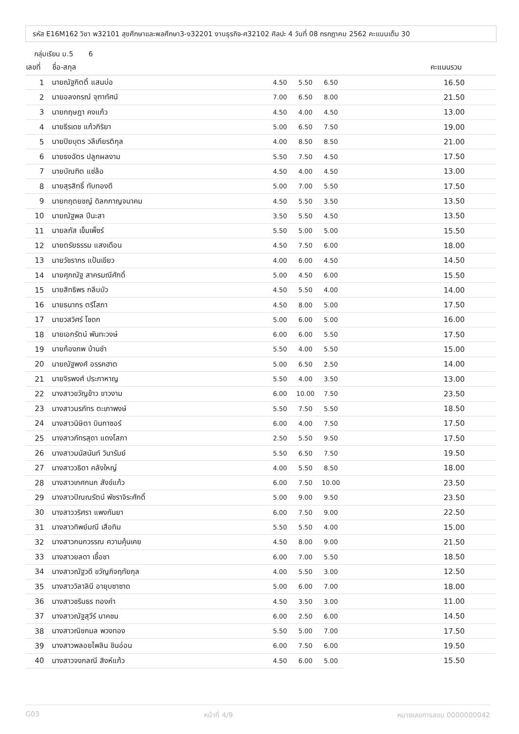รหัส E16M162 วิชา พ32101 สุขศึกษาและพลศึกษา3-ง32201 งานธุรกิจ-ศ32102 ศิลปะ 4 วันที่ 08 กรกฎาคม 2562 คะแนนเต็ม 30
กลุ่มเรียน ม.5 6
| เลขที่ | ชื่อ-สกุล | | | | คะแนนรวม |
| --- | --- | --- | --- | --- | --- |
| 1 | นายณัฐกิตติ์ แสนบ่อ | 4.50 | 5.50 | 6.50 | 16.50 |
| 2 | นายอลงกรณ์ จุฑาทัศน์ | 7.00 | 6.50 | 8.00 | 21.50 |
| 3 | นายกฤษฎา คงแก้ว | 4.50 | 4.00 | 4.50 | 13.00 |
| 4 | นายธีรเดช แก้วกิริยา | 5.00 | 6.50 | 7.50 | 19.00 |
| 5 | นายปิยบุตร วลีเกียรติกุล | 4.00 | 8.50 | 8.50 | 21.00 |
| 6 | นายธงฉัตร ปลูกผลงาม | 5.50 | 7.50 | 4.50 | 17.50 |
| 7 | นายบัณฑิต แซ่ล้อ | 4.50 | 4.00 | 4.50 | 13.00 |
| 8 | นายสุรสิทธิ์ ทับทองดี | 5.00 | 7.00 | 5.50 | 17.50 |
| 9 | นายกฤตยชญ์ ดิลกกาญจนาคม | 4.50 | 5.50 | 3.50 | 13.50 |
| 10 | นายณัฐพล ปีนะสา | 3.50 | 5.50 | 4.50 | 13.50 |
| 11 | นายลภัส เข็มเพ็ชร์ | 5.50 | 5.00 | 5.00 | 15.50 |
| 12 | นายตรัยธรรม แสงเดือน | 4.50 | 7.50 | 6.00 | 18.00 |
| 13 | นายวัชรากร แป้นเขียว | 4.00 | 6.00 | 4.50 | 14.50 |
| 14 | นายศุภณัฐ สาครมณีศักดิ์ | 5.00 | 4.50 | 6.00 | 15.50 |
| 15 | นายสิทธิพร กลีบบัว | 4.50 | 5.50 | 4.00 | 14.00 |
| 16 | นายธนากร ตรีโสภา | 4.50 | 8.00 | 5.00 | 17.50 |
| 17 | นายวสวิศร์ โชดก | 5.00 | 6.00 | 5.00 | 16.00 |
| 18 | นายเอกรัตน์ พันทะวงษ์ | 6.00 | 6.00 | 5.50 | 17.50 |
| 19 | นายก้องภพ บ้านชำ | 5.50 | 4.00 | 5.50 | 15.00 |
| 20 | นายณัฐพงศ์ อรรคฮาต | 5.00 | 6.50 | 2.50 | 14.00 |
| 21 | นายจิรพงศ์ ประภาหาญ | 5.50 | 4.00 | 3.50 | 13.00 |
| 22 | นางสาวขวัญข้าว ขาวงาม | 6.00 | 10.00 | 7.50 | 23.50 |
| 23 | นางสาวนรภัทร ตะเภาพงษ์ | 5.50 | 7.50 | 5.50 | 18.50 |
| 24 | นางสาวนิษิตา บินกาซอร์ | 6.00 | 4.00 | 7.50 | 17.50 |
| 25 | นางสาวภัทรสุดา แดงโสภา | 2.50 | 5.50 | 9.50 | 17.50 |
| 26 | นางสาวมนัสนันท์ วินารัมย์ | 5.50 | 6.50 | 7.50 | 19.50 |
| 27 | นางสาววธิดา คลังใหญ่ | 4.00 | 5.50 | 8.50 | 18.00 |
| 28 | นางสาวเกศกนก สังข์แก้ว | 6.00 | 7.50 | 10.00 | 23.50 |
| 29 | นางสาวปัณณรัตน์ พัชราจิระศักดิ์ | 5.00 | 9.00 | 9.50 | 23.50 |
| 30 | นางสาววริศรา แพงกันยา | 6.00 | 7.50 | 9.00 | 22.50 |
| 31 | นางสาวทิพย์มณี เสือทิม | 5.50 | 5.50 | 4.00 | 15.00 |
| 32 | นางสาวกนกวรรณ ความคุ้นเคย | 4.50 | 8.00 | 9.00 | 21.50 |
| 33 | นางสาวยลดา เชื้อชา | 6.00 | 7.00 | 5.50 | 18.50 |
| 34 | นางสาวณัฐวดี ขวัญกิจฤทัยกุล | 4.00 | 5.50 | 3.00 | 12.50 |
| 35 | นางสาววิลาลินี อายุบซาซาด | 5.00 | 6.00 | 7.00 | 18.00 |
| 36 | นางสาวชรินธร ทองคำ | 4.50 | 3.50 | 3.00 | 11.00 |
| 37 | นางสาวณัฐสุวีร์ นาคชม | 6.00 | 2.50 | 6.00 | 14.50 |
| 38 | นางสาวณิชกมล พวงทอง | 5.50 | 5.00 | 7.00 | 17.50 |
| 39 | นางสาวพลอยไพลิน ชินอ่อน | 6.00 | 7.50 | 6.00 | 19.50 |
| 40 | นางสาวจงกลณี สิงห์แก้ว | 4.50 | 6.00 | 5.00 | 15.50 |
G03 หน้าที่ 4/9 หมายเลขการสอบ 0000000042